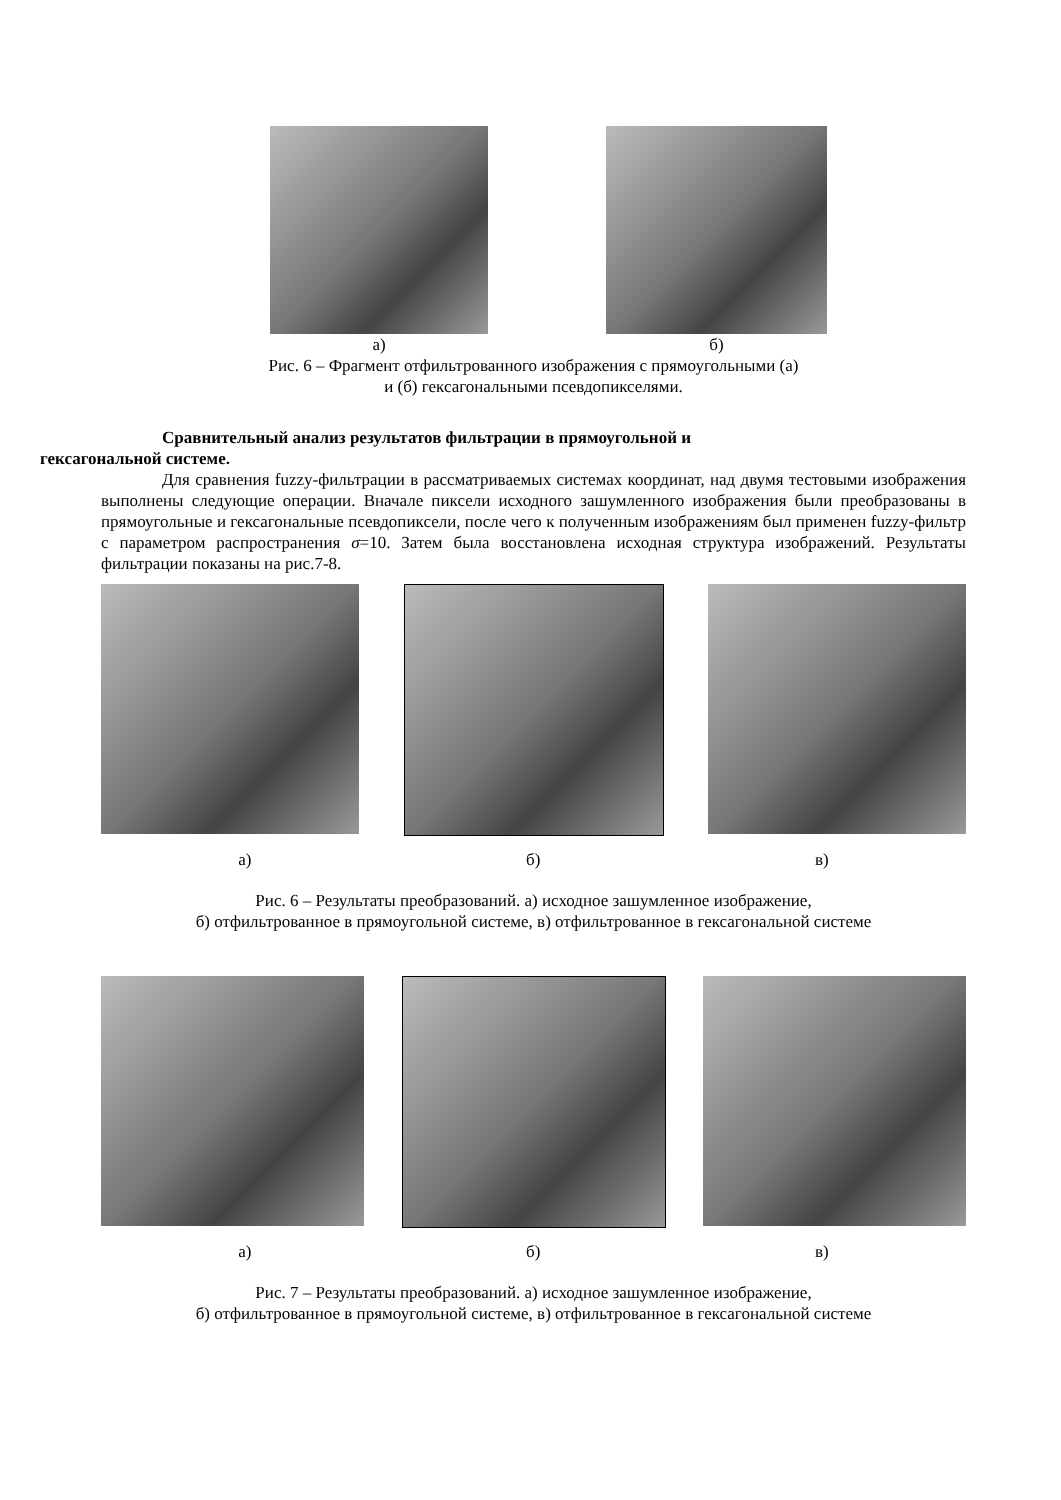а) б)
Рис. 6 – Фрагмент отфильтрованного изображения с прямоугольными (а)
и (б) гексагональными псевдопикселями.
Сравнительный анализ результатов фильтрации в прямоугольной и
гексагональной системе.
Для сравнения fuzzy-фильтрации в рассматриваемых системах координат, над двумя тестовыми изображения выполнены следующие операции. Вначале пиксели исходного зашумленного изображения были преобразованы в прямоугольные и гексагональные псевдопиксели, после чего к полученным изображениям был применен fuzzy-фильтр с параметром распространения σ=10. Затем была восстановлена исходная структура изображений. Результаты фильтрации показаны на рис.7-8.
а) б) в)
Рис. 6 – Результаты преобразований. а) исходное зашумленное изображение,
б) отфильтрованное в прямоугольной системе, в) отфильтрованное в гексагональной системе
а) б) в)
Рис. 7 – Результаты преобразований. а) исходное зашумленное изображение,
б) отфильтрованное в прямоугольной системе, в) отфильтрованное в гексагональной системе